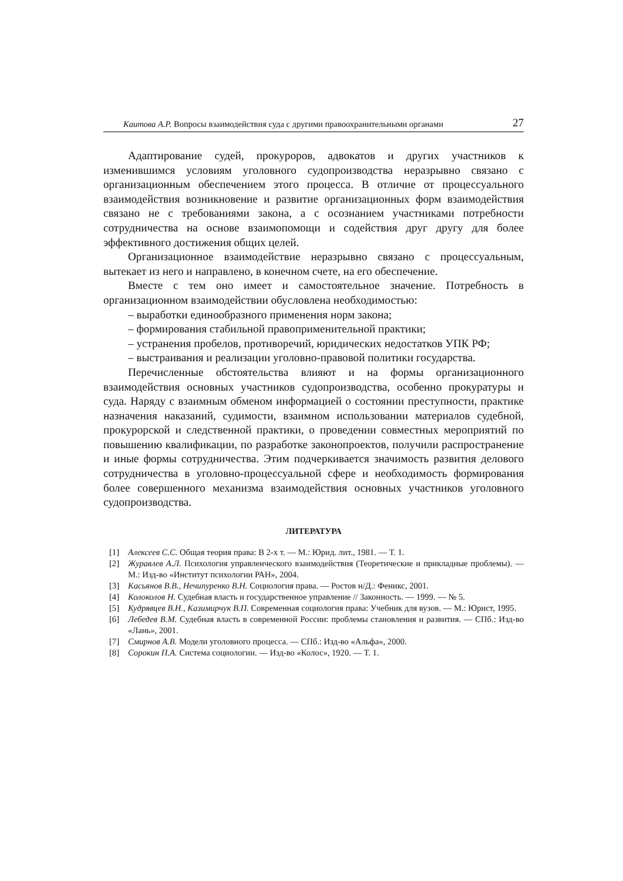Каитова А.Р. Вопросы взаимодействия суда с другими правоохранительными органами 27
Адаптирование судей, прокуроров, адвокатов и других участников к изменившимся условиям уголовного судопроизводства неразрывно связано с организационным обеспечением этого процесса. В отличие от процессуального взаимодействия возникновение и развитие организационных форм взаимодействия связано не с требованиями закона, а с осознанием участниками потребности сотрудничества на основе взаимопомощи и содействия друг другу для более эффективного достижения общих целей.
Организационное взаимодействие неразрывно связано с процессуальным, вытекает из него и направлено, в конечном счете, на его обеспечение.
Вместе с тем оно имеет и самостоятельное значение. Потребность в организационном взаимодействии обусловлена необходимостью:
– выработки единообразного применения норм закона;
– формирования стабильной правоприменительной практики;
– устранения пробелов, противоречий, юридических недостатков УПК РФ;
– выстраивания и реализации уголовно-правовой политики государства.
Перечисленные обстоятельства влияют и на формы организационного взаимодействия основных участников судопроизводства, особенно прокуратуры и суда. Наряду с взаимным обменом информацией о состоянии преступности, практике назначения наказаний, судимости, взаимном использовании материалов судебной, прокурорской и следственной практики, о проведении совместных мероприятий по повышению квалификации, по разработке законопроектов, получили распространение и иные формы сотрудничества. Этим подчеркивается значимость развития делового сотрудничества в уголовно-процессуальной сфере и необходимость формирования более совершенного механизма взаимодействия основных участников уголовного судопроизводства.
ЛИТЕРАТУРА
[1] Алексеев С.С. Общая теория права: В 2-х т. — М.: Юрид. лит., 1981. — Т. 1.
[2] Журавлев А.Л. Психология управленческого взаимодействия (Теоретические и прикладные проблемы). — М.: Изд-во «Институт психологии РАН», 2004.
[3] Касьянов В.В., Нечипуренко В.Н. Социология права. — Ростов н/Д.: Феникс, 2001.
[4] Колоколов Н. Судебная власть и государственное управление // Законность. — 1999. — № 5.
[5] Кудрявцев В.Н., Казимирчук В.П. Современная социология права: Учебник для вузов. — М.: Юрист, 1995.
[6] Лебедев В.М. Судебная власть в современной России: проблемы становления и развития. — СПб.: Изд-во «Лань», 2001.
[7] Смирнов А.В. Модели уголовного процесса. — СПб.: Изд-во «Альфа», 2000.
[8] Сорокин П.А. Система социологии. — Изд-во «Колос», 1920. — Т. 1.